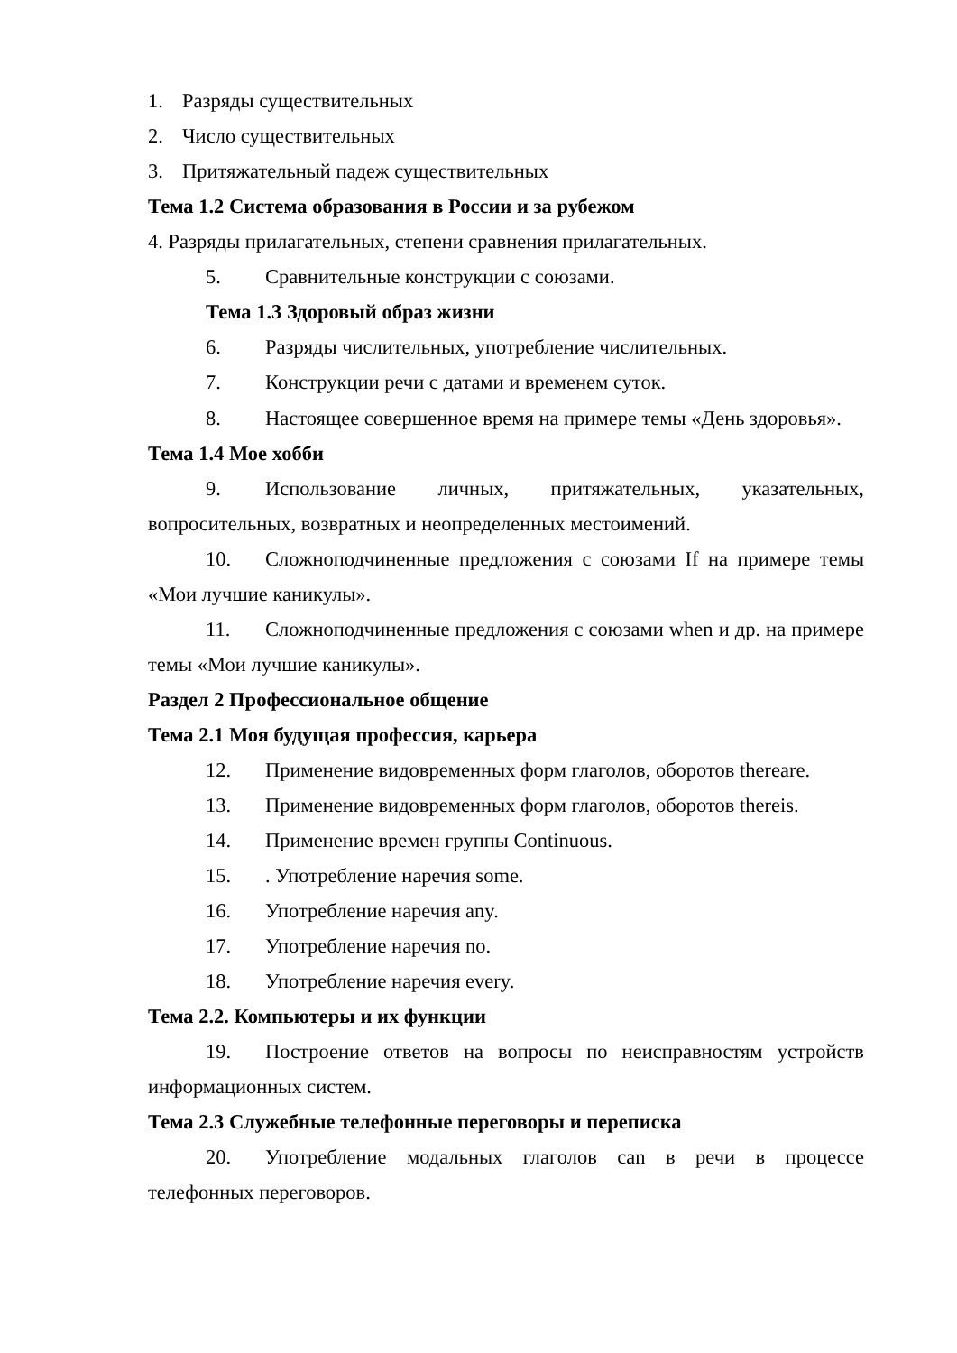1. Разряды существительных
2. Число существительных
3. Притяжательный падеж существительных
Тема 1.2 Система образования в России и за рубежом
4. Разряды прилагательных, степени сравнения прилагательных.
5. Сравнительные конструкции с союзами.
Тема 1.3 Здоровый образ жизни
6. Разряды числительных, употребление числительных.
7. Конструкции речи с датами и временем суток.
8. Настоящее совершенное время на примере темы «День здоровья».
Тема 1.4 Мое хобби
9. Использование личных, притяжательных, указательных, вопросительных, возвратных и неопределенных местоимений.
10. Сложноподчиненные предложения с союзами If на примере темы «Мои лучшие каникулы».
11. Сложноподчиненные предложения с союзами when и др. на примере темы «Мои лучшие каникулы».
Раздел 2 Профессиональное общение
Тема 2.1 Моя будущая профессия, карьера
12. Применение видовременных форм глаголов, оборотов thereare.
13. Применение видовременных форм глаголов, оборотов thereis.
14. Применение времен группы Continuous.
15.. Употребление наречия some.
16. Употребление наречия any.
17. Употребление наречия no.
18. Употребление наречия every.
Тема 2.2. Компьютеры и их функции
19. Построение ответов на вопросы по неисправностям устройств информационных систем.
Тема 2.3 Служебные телефонные переговоры и переписка
20. Употребление модальных глаголов can в речи в процессе телефонных переговоров.